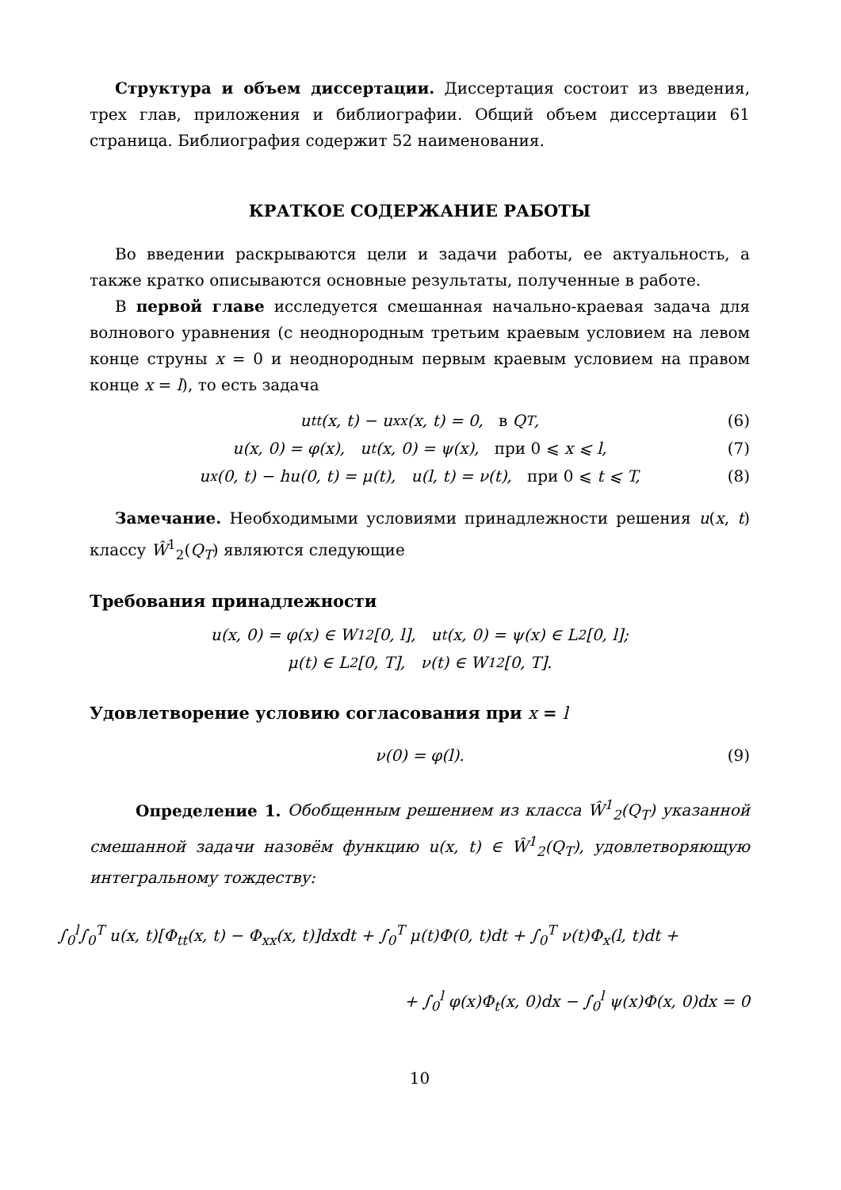Структура и объем диссертации. Диссертация состоит из введения, трех глав, приложения и библиографии. Общий объем диссертации 61 страница. Библиография содержит 52 наименования.
КРАТКОЕ СОДЕРЖАНИЕ РАБОТЫ
Во введении раскрываются цели и задачи работы, ее актуальность, а также кратко описываются основные результаты, полученные в работе.
В первой главе исследуется смешанная начально-краевая задача для волнового уравнения (с неоднородным третьим краевым условием на левом конце струны x = 0 и неоднородным первым краевым условием на правом конце x = l), то есть задача
u<sub>tt</sub>(x, t) − u<sub>xx</sub>(x, t) = 0, в Q<sub>T</sub>, (6)
u(x, 0) = φ(x), u<sub>t</sub>(x, 0) = ψ(x), при 0 ⩽ x ⩽ l, (7)
u<sub>x</sub>(0, t) − hu(0, t) = μ(t), u(l, t) = ν(t), при 0 ⩽ t ⩽ T, (8)
Замечание. Необходимыми условиями принадлежности решения u(x, t) классу Ŵ<sup>1</sup><sub>2</sub>(Q<sub>T</sub>) являются следующие
Требования принадлежности
u(x, 0) = φ(x) ∈ W<sup>1</sup><sub>2</sub>[0, l], u<sub>t</sub>(x, 0) = ψ(x) ∈ L<sub>2</sub>[0, l];
μ(t) ∈ L<sub>2</sub>[0, T], ν(t) ∈ W<sup>1</sup><sub>2</sub>[0, T].
Удовлетворение условию согласования при x = l
ν(0) = φ(l). (9)
Определение 1. Обобщенным решением из класса Ŵ<sup>1</sup><sub>2</sub>(Q<sub>T</sub>) указанной смешанной задачи назовём функцию u(x, t) ∈ Ŵ<sup>1</sup><sub>2</sub>(Q<sub>T</sub>), удовлетворяющую интегральному тождеству:
∫<sub>0</sub><sup>l</sup>∫<sub>0</sub><sup>T</sup> u(x, t)[Φ<sub>tt</sub>(x, t) − Φ<sub>xx</sub>(x, t)]dxdt + ∫<sub>0</sub><sup>T</sup> μ(t)Φ(0, t)dt + ∫<sub>0</sub><sup>T</sup> ν(t)Φ<sub>x</sub>(l, t)dt +
+ ∫<sub>0</sub><sup>l</sup> φ(x)Φ<sub>t</sub>(x, 0)dx − ∫<sub>0</sub><sup>l</sup> ψ(x)Φ(x, 0)dx = 0
10